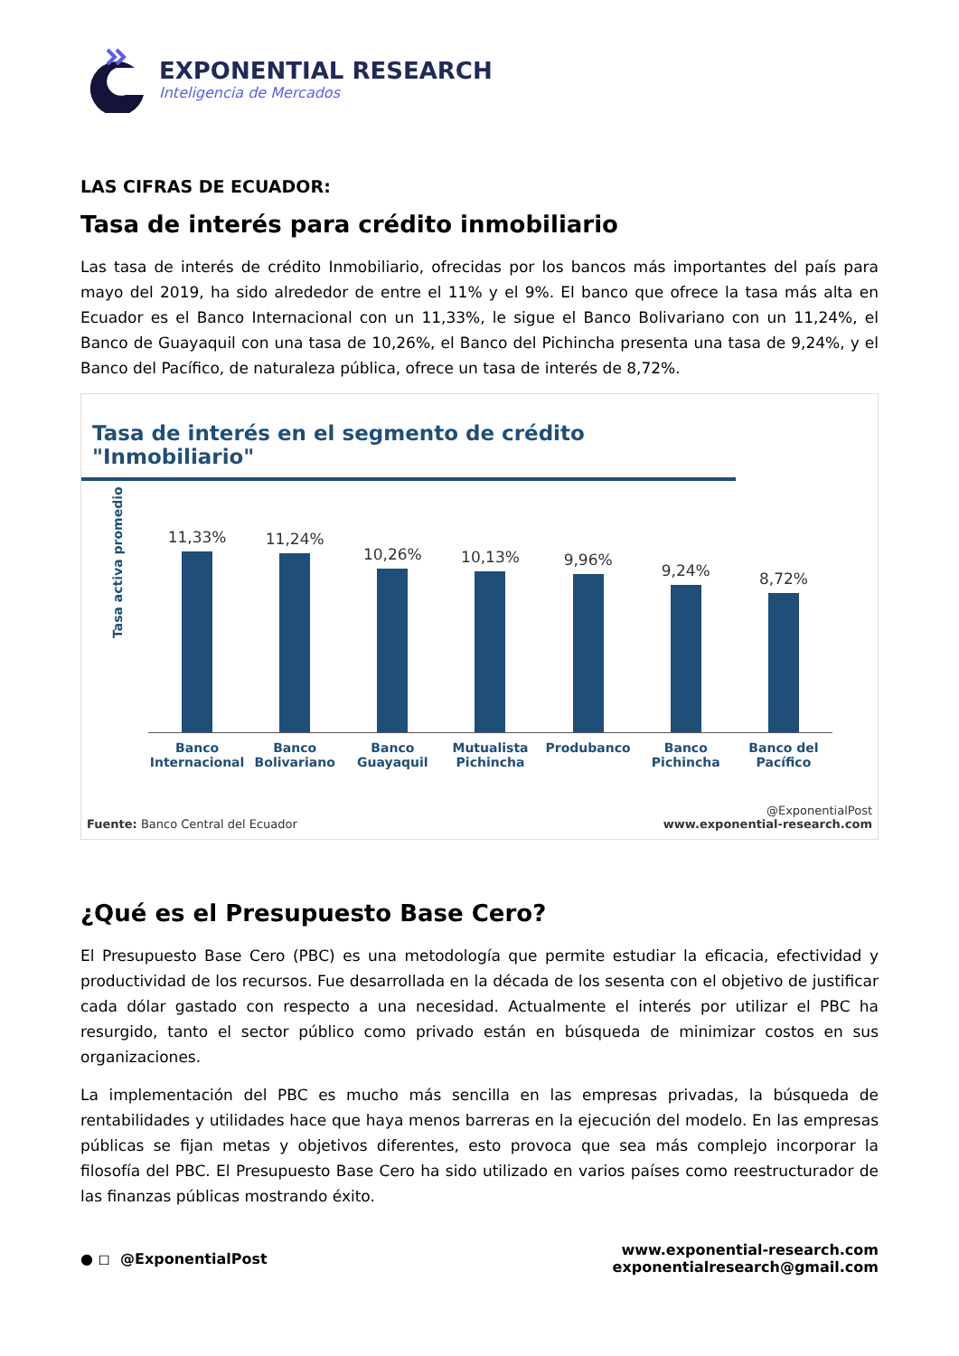EXPONENTIAL RESEARCH
Inteligencia de Mercados
LAS CIFRAS DE ECUADOR:
Tasa de interés para crédito inmobiliario
Las tasa de interés de crédito Inmobiliario, ofrecidas por los bancos más importantes del país para mayo del 2019, ha sido alrededor de entre el 11% y el 9%. El banco que ofrece la tasa más alta en Ecuador es el Banco Internacional con un 11,33%, le sigue el Banco Bolivariano con un 11,24%, el Banco de Guayaquil con una tasa de 10,26%, el Banco del Pichincha presenta una tasa de 9,24%, y el Banco del Pacífico, de naturaleza pública, ofrece un tasa de interés de 8,72%.
Tasa de interés en el segmento de crédito "Inmobiliario"
Tasa activa promedio
11,33%
11,24%
10,26%
10,13%
9,96%
9,24%
8,72%
Banco Internacional Banco Bolivariano Banco Guayaquil Mutualista Pichincha Produbanco Banco Pichincha Banco del Pacífico
Fuente: Banco Central del Ecuador
@ExponentialPost
www.exponential-research.com
¿Qué es el Presupuesto Base Cero?
El Presupuesto Base Cero (PBC) es una metodología que permite estudiar la eficacia, efectividad y productividad de los recursos. Fue desarrollada en la década de los sesenta con el objetivo de justificar cada dólar gastado con respecto a una necesidad. Actualmente el interés por utilizar el PBC ha resurgido, tanto el sector público como privado están en búsqueda de minimizar costos en sus organizaciones.
La implementación del PBC es mucho más sencilla en las empresas privadas, la búsqueda de rentabilidades y utilidades hace que haya menos barreras en la ejecución del modelo. En las empresas públicas se fijan metas y objetivos diferentes, esto provoca que sea más complejo incorporar la filosofía del PBC. El Presupuesto Base Cero ha sido utilizado en varios países como reestructurador de las finanzas públicas mostrando éxito.
● ◻ @ExponentialPost
www.exponential-research.com
exponentialresearch@gmail.com